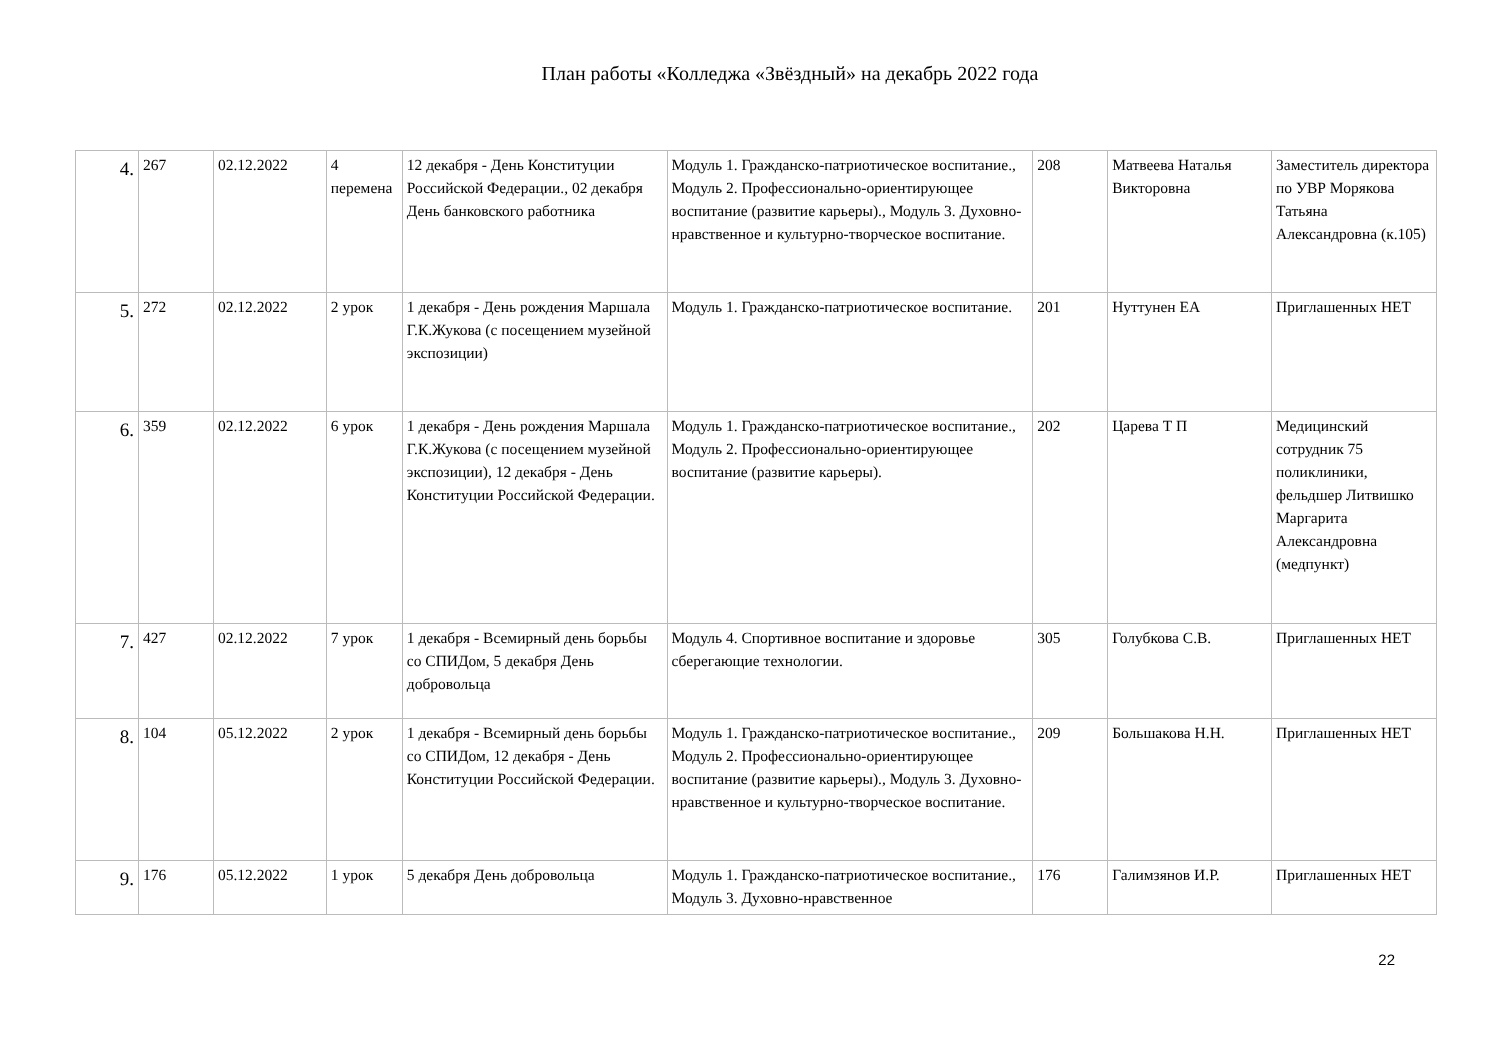План работы «Колледжа «Звёздный» на декабрь 2022 года
| 4. | 267 | 02.12.2022 | 4 перемена | 12 декабря - День Конституции Российской Федерации., 02 декабря День банковского работника | Модуль 1. Гражданско-патриотическое воспитание., Модуль 2. Профессионально-ориентирующее воспитание (развитие карьеры)., Модуль 3. Духовно-нравственное и культурно-творческое воспитание. | 208 | Матвеева Наталья Викторовна | Заместитель директора по УВР Морякова Татьяна Александровна (к.105) |
| 5. | 272 | 02.12.2022 | 2 урок | 1 декабря - День рождения Маршала Г.К.Жукова (с посещением музейной экспозиции) | Модуль 1. Гражданско-патриотическое воспитание. | 201 | Нуттунен ЕА | Приглашенных НЕТ |
| 6. | 359 | 02.12.2022 | 6 урок | 1 декабря - День рождения Маршала Г.К.Жукова (с посещением музейной экспозиции), 12 декабря - День Конституции Российской Федерации. | Модуль 1. Гражданско-патриотическое воспитание., Модуль 2. Профессионально-ориентирующее воспитание (развитие карьеры). | 202 | Царева Т П | Медицинский сотрудник 75 поликлиники, фельдшер Литвишко Маргарита Александровна (медпункт) |
| 7. | 427 | 02.12.2022 | 7 урок | 1 декабря - Всемирный день борьбы со СПИДом, 5 декабря День добровольца | Модуль 4. Спортивное воспитание и здоровье сберегающие технологии. | 305 | Голубкова С.В. | Приглашенных НЕТ |
| 8. | 104 | 05.12.2022 | 2 урок | 1 декабря - Всемирный день борьбы со СПИДом, 12 декабря - День Конституции Российской Федерации. | Модуль 1. Гражданско-патриотическое воспитание., Модуль 2. Профессионально-ориентирующее воспитание (развитие карьеры)., Модуль 3. Духовно-нравственное и культурно-творческое воспитание. | 209 | Большакова Н.Н. | Приглашенных НЕТ |
| 9. | 176 | 05.12.2022 | 1 урок | 5 декабря День добровольца | Модуль 1. Гражданско-патриотическое воспитание., Модуль 3. Духовно-нравственное | 176 | Галимзянов И.Р. | Приглашенных НЕТ |
22